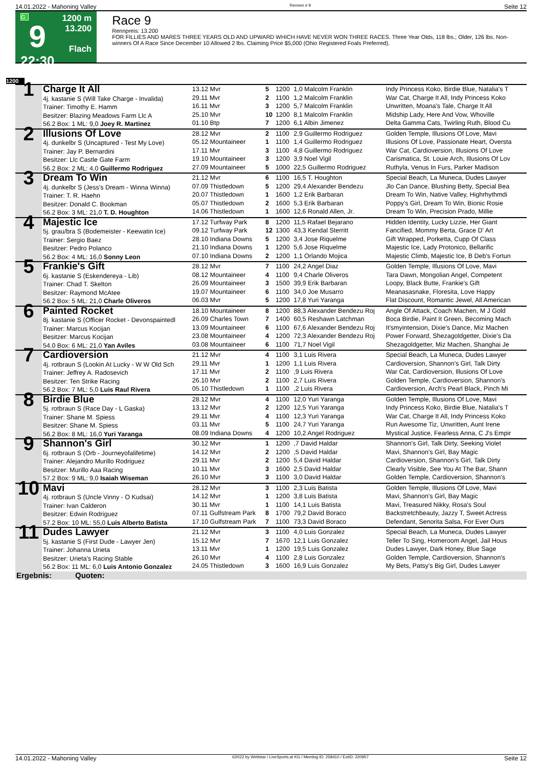14.01.2022 - Mahoning Valley Rennen # 9 Seite 12
G
9
22:30
1200 m
13.200
Flach
Race 9
Rennpreis: 13.200
FOR FILLIES AND MARES THREE YEARS OLD AND UPWARD WHICH HAVE NEVER WON THREE RACES. Three Year Olds, 118 lbs.; Older, 126 lbs. Non-winners Of A Race Since December 10 Allowed 2 lbs. Claiming Price $5,000 (Ohio Registered Foals Preferred).
1200
| 1 | Charge It All 4j. kastanie S (Will Take Charge - Invalida) Trainer: Timothy E. Hamm Besitzer: Blazing Meadows Farm Llc A 56.2 Box: 1 ML: 9,0 Joey R. Martinez | 13.12 Mvr 29.11 Mvr 16.11 Mvr 25.10 Mvr 01.10 Btp | 5 2 3 10 7 | 1200 1100 1200 1200 1200 | 1,0 Malcolm Franklin 1,2 Malcolm Franklin 5,7 Malcolm Franklin 8,1 Malcolm Franklin 6,1 Albin Jimenez | Indy Princess Koko, Birdie Blue, Natalia's T War Cat, Charge It All, Indy Princess Koko Unwritten, Moana's Tale, Charge It All Midship Lady, Here And Vow, Whoville Delta Gamma Cats, Twirling Ruth, Blood Cu |
| 2 | Illusions Of Love 4j. dunkelbr S (Uncaptured - Test My Love) Trainer: Jay P. Bernardini Besitzer: Llc Castle Gate Farm 56.2 Box: 2 ML: 4,0 Guillermo Rodriguez | 28.12 Mvr 05.12 Mountaineer 17.11 Mvr 19.10 Mountaineer 27.09 Mountaineer | 2 1 3 3 5 | 1100 1100 1100 1200 1000 | 2,9 Guillermo Rodriguez 1,4 Guillermo Rodriguez 4,8 Guillermo Rodriguez 3,9 Noel Vigil 22,5 Guillermo Rodriguez | Golden Temple, Illusions Of Love, Mavi Illusions Of Love, Passionate Heart, Oversta War Cat, Cardioversion, Illusions Of Love Carismatica, St. Louie Arch, Illusions Of Lov Ruthyla, Venus In Furs, Parker Madison |
| 3 | Dream To Win 4j. dunkelbr S (Jess's Dream - Winna Winna) Trainer: T. R. Haehn Besitzer: Donald C. Bookman 56.2 Box: 3 ML: 21,0 T. D. Houghton | 21.12 Mvr 07.09 Thistledown 20.07 Thistledown 05.07 Thistledown 14.06 Thistledown | 6 5 1 2 1 | 1100 1200 1600 1600 1600 | 16,5 T. Houghton 29,4 Alexander Bendezu 1,2 Erik Barbaran 5,3 Erik Barbaran 12,6 Ronald Allen, Jr. | Special Beach, La Muneca, Dudes Lawyer Jlo Can Dance, Blushing Betty, Special Bea Dream To Win, Native Valley, Highrhythmdi Poppy's Girl, Dream To Win, Bionic Rosie Dream To Win, Precision Prado, Millie |
| 4 | Majestic Ice 5j. grau/bra S (Bodemeister - Keewatin Ice) Trainer: Sergio Baez Besitzer: Pedro Polanco 56.2 Box: 4 ML: 16,0 Sonny Leon | 17.12 Turfway Park 09.12 Turfway Park 28.10 Indiana Downs 21.10 Indiana Downs 07.10 Indiana Downs | 8 12 5 1 2 | 1200 1300 1200 1200 1200 | 11,5 Rafael Bejarano 43,3 Kendal Sterritt 3,4 Jose Riquelme 5,6 Jose Riquelme 1,1 Orlando Mojica | Hidden Identity, Lucky Lizzie, Her Giant Fancified, Mommy Berta, Grace D' Art Gift Wrapped, Porketta, Cupp Of Class Majestic Ice, Lady Protonico, Bellarific Majestic Climb, Majestic Ice, B Deb's Fortun |
| 5 | Frankie's Gift 6j. kastanie S (Eskendereya - Lib) Trainer: Chad T. Skelton Besitzer: Raymond McAtee 56.2 Box: 5 ML: 21,0 Charle Oliveros | 28.12 Mvr 08.12 Mountaineer 26.09 Mountaineer 19.07 Mountaineer 06.03 Mvr | 7 4 3 6 5 | 1100 1100 1500 1100 1200 | 24,2 Angel Diaz 9,4 Charle Oliveros 39,9 Erik Barbaran 34,0 Joe Musarro 17,8 Yuri Yaranga | Golden Temple, Illusions Of Love, Mavi Tara Dawn, Mongolian Angel, Competent Loopy, Black Butte, Frankie's Gift Meanasasnake, Floresita, Love Happy Flat Discount, Romantic Jewel, All American |
| 6 | Painted Rocket 8j. kastanie S (Officer Rocket - Devonspaintedl Trainer: Marcus Kocijan Besitzer: Marcus Kocijan 54.0 Box: 6 ML: 21,0 Yan Aviles | 18.10 Mountaineer 26.09 Charles Town 13.09 Mountaineer 23.08 Mountaineer 03.08 Mountaineer | 8 7 6 4 6 | 1200 1400 1100 1200 1100 | 88,3 Alexander Bendezu Roj 60,5 Reshawn Latchman 67,6 Alexander Bendezu Roj 72,3 Alexander Bendezu Roj 71,7 Noel Vigil | Angle Of Attack, Coach Machen, M J Gold Boca Birdie, Paint It Green, Becoming Mach It'smyintension, Dixie's Dance, Miz Machen Power Forward, Shezagoldgetter, Dixie's Da Shezagoldgetter, Miz Machen, Shanghai Je |
| 7 | Cardioversion 4j. rotbraun S (Lookin At Lucky - W W Old Sch Trainer: Jeffrey A. Radosevich Besitzer: Ten Strike Racing 56.2 Box: 7 ML: 5,0 Luis Raul Rivera | 21.12 Mvr 29.11 Mvr 17.11 Mvr 26.10 Mvr 05.10 Thistledown | 4 1 2 2 1 | 1100 1200 1100 1100 1100 | 3,1 Luis Rivera 1,1 Luis Rivera ,9 Luis Rivera 2,7 Luis Rivera ,2 Luis Rivera | Special Beach, La Muneca, Dudes Lawyer Cardioversion, Shannon's Girl, Talk Dirty War Cat, Cardioversion, Illusions Of Love Golden Temple, Cardioversion, Shannon's Cardioversion, Arch's Pearl Black, Pinch Mi |
| 8 | Birdie Blue 5j. rotbraun S (Race Day - L Gaska) Trainer: Shane M. Spiess Besitzer: Shane M. Spiess 56.2 Box: 8 ML: 16,0 Yuri Yaranga | 28.12 Mvr 13.12 Mvr 29.11 Mvr 03.11 Mvr 08.09 Indiana Downs | 4 2 4 5 4 | 1100 1200 1100 1100 1200 | 12,0 Yuri Yaranga 12,5 Yuri Yaranga 12,3 Yuri Yaranga 24,7 Yuri Yaranga 10,2 Angel Rodriguez | Golden Temple, Illusions Of Love, Mavi Indy Princess Koko, Birdie Blue, Natalia's T War Cat, Charge It All, Indy Princess Koko Run Awesome Tiz, Unwritten, Aunt Irene Mystical Justice, Fearless Anna, C J's Empir |
| 9 | Shannon's Girl 6j. rotbraun S (Orb - Journeyofalifetime) Trainer: Alejandro Murillo Rodriguez Besitzer: Murillo Aaa Racing 57.2 Box: 9 ML: 9,0 Isaiah Wiseman | 30.12 Mvr 14.12 Mvr 29.11 Mvr 10.11 Mvr 26.10 Mvr | 1 2 2 3 3 | 1200 1200 1200 1600 1100 | ,7 David Haldar ,5 David Haldar 5,4 David Haldar 2,5 David Haldar 3,0 David Haldar | Shannon's Girl, Talk Dirty, Seeking Violet Mavi, Shannon's Girl, Bay Magic Cardioversion, Shannon's Girl, Talk Dirty Clearly Visible, See You At The Bar, Shann Golden Temple, Cardioversion, Shannon's |
| 10 | Mavi 4j. rotbraun S (Uncle Vinny - O Kudsai) Trainer: Ivan Calderon Besitzer: Edwin Rodriguez 57.2 Box: 10 ML: 55,0 Luis Alberto Batista | 28.12 Mvr 14.12 Mvr 30.11 Mvr 07.11 Gulfstream Park 17.10 Gulfstream Park | 3 1 1 8 7 | 1100 1200 1100 1700 1100 | 2,3 Luis Batista 3,8 Luis Batista 14,1 Luis Batista 79,2 David Boraco 73,3 David Boraco | Golden Temple, Illusions Of Love, Mavi Mavi, Shannon's Girl, Bay Magic Mavi, Treasured Nikky, Rosa's Soul Backstretchbeauty, Jazzy T, Sweet Actress Defendant, Senorita Salsa, For Ever Ours |
| 11 | Dudes Lawyer 5j. kastanie S (First Dude - Lawyer Jen) Trainer: Johanna Urieta Besitzer: Urieta's Racing Stable 56.2 Box: 11 ML: 6,0 Luis Antonio Gonzalez | 21.12 Mvr 15.12 Mvr 13.11 Mvr 26.10 Mvr 24.05 Thistledown | 3 7 1 4 3 | 1100 1670 1200 1100 1600 | 4,0 Luis Gonzalez 12,1 Luis Gonzalez 19,5 Luis Gonzalez 2,8 Luis Gonzalez 16,9 Luis Gonzalez | Special Beach, La Muneca, Dudes Lawyer Teller To Sing, Homeroom Angel, Jail Hous Dudes Lawyer, Dark Honey, Blue Sage Golden Temple, Cardioversion, Shannon's My Bets, Patsy's Big Girl, Dudes Lawyer |
| Ergebnis: Quoten: | | | | | | |
14.01.2022 - Mahoning Valley ©2022 by Wettstar / LiveSports.at KG / Meeting ID: 258410 / ExtID: 220957 Seite 12